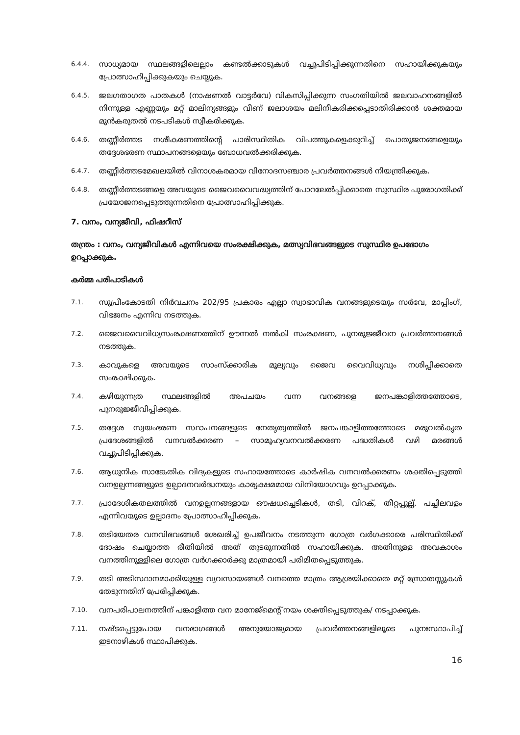6.4.4.
സാധ്യമായ സ്ഥലങ്ങളിലെല്ലാം കണ്ടൽക്കാടുകൾ വച്ചുപിടിപ്പിക്കുന്നതിനെ സഹായിക്കുകയും പ്രോത്സാഹിപ്പിക്കുകയും ചെയ്യുക.
6.4.5.
ജലഗതാഗത പാതകൾ (നാഷണൽ വാട്ടർവേ) വികസിപ്പിക്കുന്ന സംഗതിയിൽ ജലവാഹനങ്ങളിൽ നിന്നുള്ള എണ്ണയും മറ്റ് മാലിന്യങ്ങളും വീണ് ജലാശയം മലിനീകരിക്കപ്പെടാതിരിക്കാൻ ശക്തമായ മുൻകരുതൽ നടപടികൾ സ്വീകരിക്കുക.
6.4.6.
തണ്ണീർത്തട നശീകരണത്തിന്റെ പാരിസ്ഥിതിക വിപത്തുകളെക്കുറിച്ച് പൊതുജനങ്ങളെയും തദ്ദേശഭരണ സ്ഥാപനങ്ങളെയും ബോധവൽക്കരിക്കുക.
6.4.7.
തണ്ണീർത്തടമേഖലയിൽ വിനാശകരമായ വിനോദസഞ്ചാര പ്രവർത്തനങ്ങൾ നിയന്ത്രിക്കുക.
6.4.8.
തണ്ണീർത്തടങ്ങളെ അവയുടെ ജൈവവൈവദ്ധ്യത്തിന് പോറലേൽപ്പിക്കാതെ സുസ്ഥിര പുരോഗതിക്ക് പ്രയോജനപ്പെടുത്തുന്നതിനെ പ്രോത്സാഹിപ്പിക്കുക.
7. വനം, വന്യജീവി, ഫിഷറീസ്
തന്ത്രം : വനം, വന്യജീവികൾ എന്നിവയെ സംരക്ഷിക്കുക, മത്സ്യവിഭവങ്ങളുടെ സുസ്ഥിര ഉപഭോഗം ഉറപ്പാക്കുക.
കർമ്മ പരിപാടികൾ
7.1.
സുപ്രീംകോടതി നിർവചനം 202/95 പ്രകാരം എല്ലാ സ്വാഭാവിക വനങ്ങളുടെയും സർവേ, മാപ്പിംഗ്, വിഭജനം എന്നിവ നടത്തുക.
7.2.
ജൈവവൈവിധ്യസംരക്ഷണത്തിന് ഊന്നൽ നൽകി സംരക്ഷണ, പുനരുജ്ജീവന പ്രവർത്തനങ്ങൾ നടത്തുക.
7.3.
കാവുകളെ അവയുടെ സാംസ്ക്കാരിക മൂല്യവും ജൈവ വൈവിധ്യവും നശിപ്പിക്കാതെ സംരക്ഷിക്കുക.
7.4.
കഴിയുന്നത്ര സ്ഥലങ്ങളിൽ അപചയം വന്ന വനങ്ങളെ ജനപങ്കാളിത്തത്തോടെ, പുനരുജ്ജീവിപ്പിക്കുക.
7.5.
തദ്ദേശ സ്വയംഭരണ സ്ഥാപനങ്ങളുടെ നേതൃത്വത്തിൽ ജനപങ്കാളിത്തത്തോടെ മരുവൽകൃത പ്രദേശങ്ങളിൽ വനവൽക്കരണ – സാമൂഹ്യവനവൽക്കരണ പദ്ധതികൾ വഴി മരങ്ങൾ വച്ചുപിടിപ്പിക്കുക.
7.6.
ആധുനിക സാങ്കേതിക വിദ്യകളുടെ സഹായത്തോടെ കാർഷിക വനവൽക്കരണം ശക്തിപ്പെടുത്തി വനഉല്പന്നങ്ങളുടെ ഉല്പാദനവർദ്ധനയും കാര്യക്ഷമമായ വിനിയോഗവും ഉറപ്പാക്കുക.
7.7.
പ്രാദേശികതലത്തിൽ വനഉല്പന്നങ്ങളായ ഔഷധച്ചെടികൾ, തടി, വിറക്, തീറ്റപ്പുല്ല്, പച്ചിലവളം എന്നിവയുടെ ഉല്പാദനം പ്രോത്സാഹിപ്പിക്കുക.
7.8.
തടിയേതര വനവിഭവങ്ങൾ ശേഖരിച്ച് ഉപജീവനം നടത്തുന്ന ഗോത്ര വർഗക്കാരെ പരിസ്ഥിതിക്ക് ദോഷം ചെയ്യാത്ത രീതിയിൽ അത് തുടരുന്നതിൽ സഹായിക്കുക. അതിനുള്ള അവകാശം വനത്തിനുള്ളിലെ ഗോത്ര വർഗക്കാർക്കു മാത്രമായി പരിമിതപ്പെടുത്തുക.
7.9.
തടി അടിസ്ഥാനമാക്കിയുള്ള വ്യവസായങ്ങൾ വനത്തെ മാത്രം ആശ്രയിക്കാതെ മറ്റ് സ്രോതസ്സുകൾ തേടുന്നതിന് പ്രേരിപ്പിക്കുക.
7.10.
വനപരിപാലനത്തിന് പങ്കാളിത്ത വന മാനേജ്മെന്റ് നയം ശക്തിപ്പെടുത്തുക/ നടപ്പാക്കുക.
7.11.
നഷ്ടപ്പെട്ടുപോയ വനഭാഗങ്ങൾ അനുയോജ്യമായ പ്രവർത്തനങ്ങളിലൂടെ പുനഃസ്ഥാപിച്ച് ഇടനാഴികൾ സ്ഥാപിക്കുക.
16